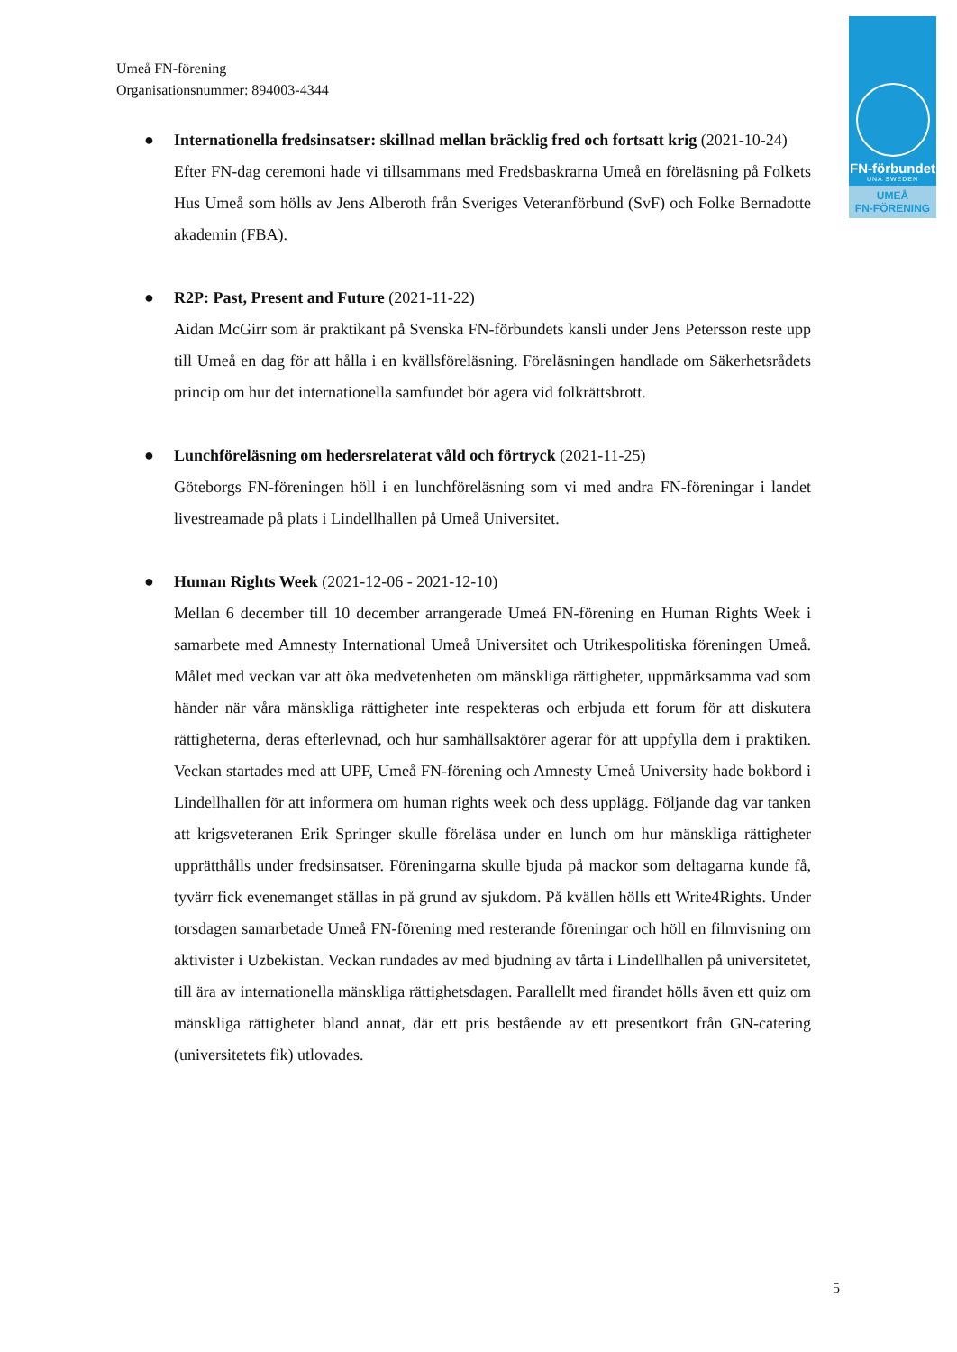Umeå FN-förening
Organisationsnummer: 894003-4344
FN-förbundet
UNA SWEDEN
UMEÅ
FN-FÖRENING
● Internationella fredsinsatser: skillnad mellan bräcklig fred och fortsatt krig (2021-10-24)
Efter FN-dag ceremoni hade vi tillsammans med Fredsbaskrarna Umeå en föreläsning på Folkets Hus Umeå som hölls av Jens Alberoth från Sveriges Veteranförbund (SvF) och Folke Bernadotte akademin (FBA).
● R2P: Past, Present and Future (2021-11-22)
Aidan McGirr som är praktikant på Svenska FN-förbundets kansli under Jens Petersson reste upp till Umeå en dag för att hålla i en kvällsföreläsning. Föreläsningen handlade om Säkerhetsrådets princip om hur det internationella samfundet bör agera vid folkrättsbrott.
● Lunchföreläsning om hedersrelaterat våld och förtryck (2021-11-25)
Göteborgs FN-föreningen höll i en lunchföreläsning som vi med andra FN-föreningar i landet livestreamade på plats i Lindellhallen på Umeå Universitet.
● Human Rights Week (2021-12-06 - 2021-12-10)
Mellan 6 december till 10 december arrangerade Umeå FN-förening en Human Rights Week i samarbete med Amnesty International Umeå Universitet och Utrikespolitiska föreningen Umeå. Målet med veckan var att öka medvetenheten om mänskliga rättigheter, uppmärksamma vad som händer när våra mänskliga rättigheter inte respekteras och erbjuda ett forum för att diskutera rättigheterna, deras efterlevnad, och hur samhällsaktörer agerar för att uppfylla dem i praktiken. Veckan startades med att UPF, Umeå FN-förening och Amnesty Umeå University hade bokbord i Lindellhallen för att informera om human rights week och dess upplägg. Följande dag var tanken att krigsveteranen Erik Springer skulle föreläsa under en lunch om hur mänskliga rättigheter upprätthålls under fredsinsatser. Föreningarna skulle bjuda på mackor som deltagarna kunde få, tyvärr fick evenemanget ställas in på grund av sjukdom. På kvällen hölls ett Write4Rights. Under torsdagen samarbetade Umeå FN-förening med resterande föreningar och höll en filmvisning om aktivister i Uzbekistan. Veckan rundades av med bjudning av tårta i Lindellhallen på universitetet, till ära av internationella mänskliga rättighetsdagen. Parallellt med firandet hölls även ett quiz om mänskliga rättigheter bland annat, där ett pris bestående av ett presentkort från GN-catering (universitetets fik) utlovades.
5